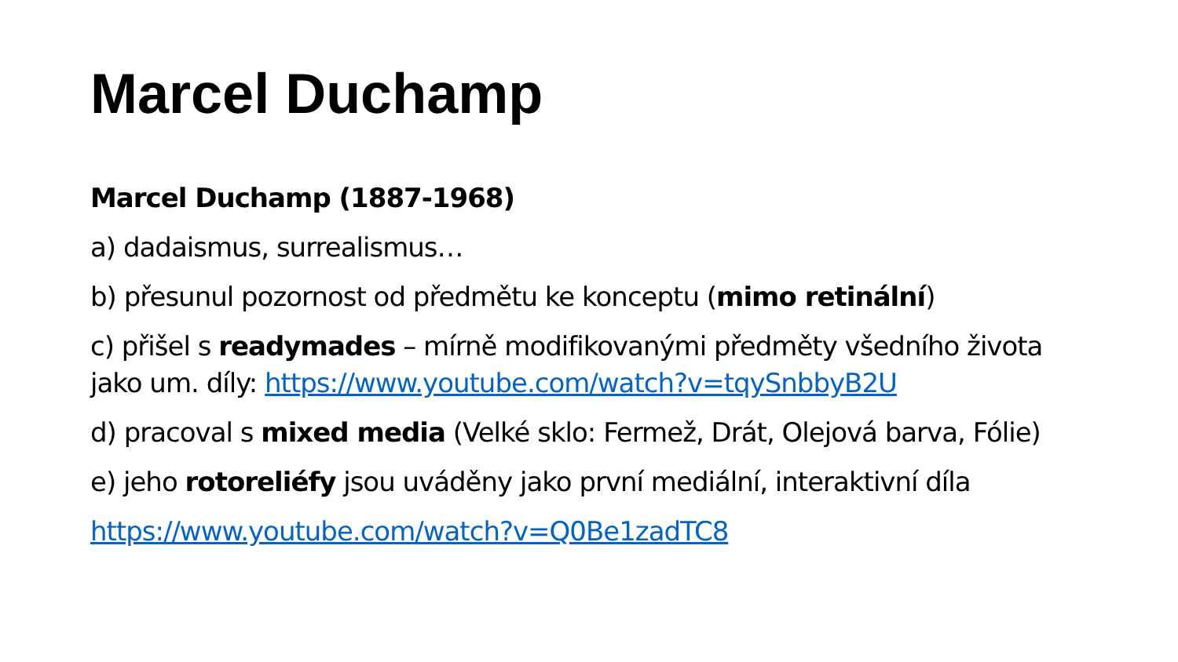Marcel Duchamp
Marcel Duchamp (1887-1968)
a) dadaismus, surrealismus…
b) přesunul pozornost od předmětu ke konceptu (mimo retinální)
c) přišel s readymades – mírně modifikovanými předměty všedního života jako um. díly: https://www.youtube.com/watch?v=tqySnbbyB2U
d) pracoval s mixed media (Velké sklo: Fermež, Drát, Olejová barva, Fólie)
e) jeho rotoreliéfy jsou uváděny jako první mediální, interaktivní díla
https://www.youtube.com/watch?v=Q0Be1zadTC8